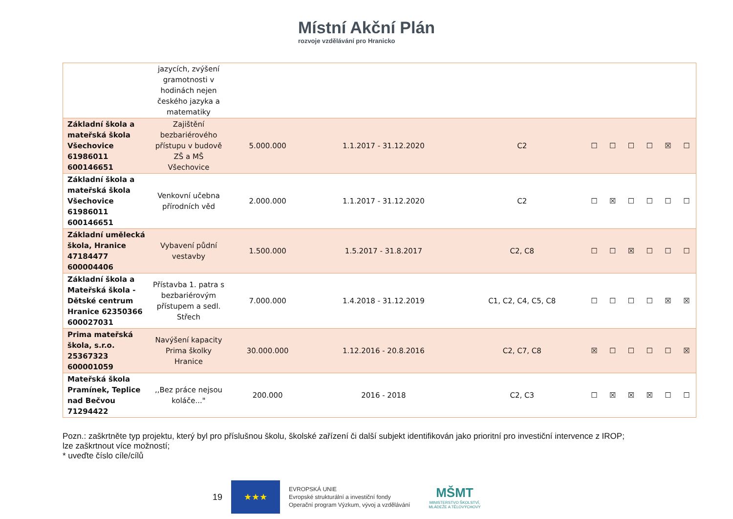Místní Akční Plán
rozvoje vzdělávání pro Hranicko
| | jazycích, zvýšení gramotnosti v hodinách nejen českého jazyka a matematiky | | | | | | | | | |
| Základní škola a mateřská škola Všechovice 61986011 600146651 | Zajištění bezbariérového přístupu v budově ZŠ a MŠ Všechovice | 5.000.000 | 1.1.2017 - 31.12.2020 | C2 | ☐ | ☐ | ☐ | ☐ | ☒ | ☐ |
| Základní škola a mateřská škola Všechovice 61986011 600146651 | Venkovní učebna přírodních věd | 2.000.000 | 1.1.2017 - 31.12.2020 | C2 | ☐ | ☒ | ☐ | ☐ | ☐ | ☐ |
| Základní umělecká škola, Hranice 47184477 600004406 | Vybavení půdní vestavby | 1.500.000 | 1.5.2017 - 31.8.2017 | C2, C8 | ☐ | ☐ | ☒ | ☐ | ☐ | ☐ |
| Základní škola a Mateřská škola - Dětské centrum Hranice 62350366 600027031 | Přístavba 1. patra s bezbariérovým přístupem a sedl. Střech | 7.000.000 | 1.4.2018 - 31.12.2019 | C1, C2, C4, C5, C8 | ☐ | ☐ | ☐ | ☐ | ☒ | ☒ |
| Prima mateřská škola, s.r.o. 25367323 600001059 | Navýšení kapacity Prima školky Hranice | 30.000.000 | 1.12.2016 - 20.8.2016 | C2, C7, C8 | ☒ | ☐ | ☐ | ☐ | ☐ | ☒ |
| Mateřská škola Pramínek, Teplice nad Bečvou 71294422 | ,,Bez práce nejsou koláče..." | 200.000 | 2016 - 2018 | C2, C3 | ☐ | ☒ | ☒ | ☒ | ☐ | ☐ |
Pozn.: zaškrtněte typ projektu, který byl pro příslušnou školu, školské zařízení či další subjekt identifikován jako prioritní pro investiční intervence z IROP;
lze zaškrtnout více možností;
* uveďte číslo cíle/cílů
19
★★★
EVROPSKÁ UNIE
Evropské strukturální a investiční fondy
Operační program Výzkum, vývoj a vzdělávání
MŠMT
MINISTERSTVO ŠKOLSTVÍ,
MLÁDEŽE A TĚLOVÝCHOVY